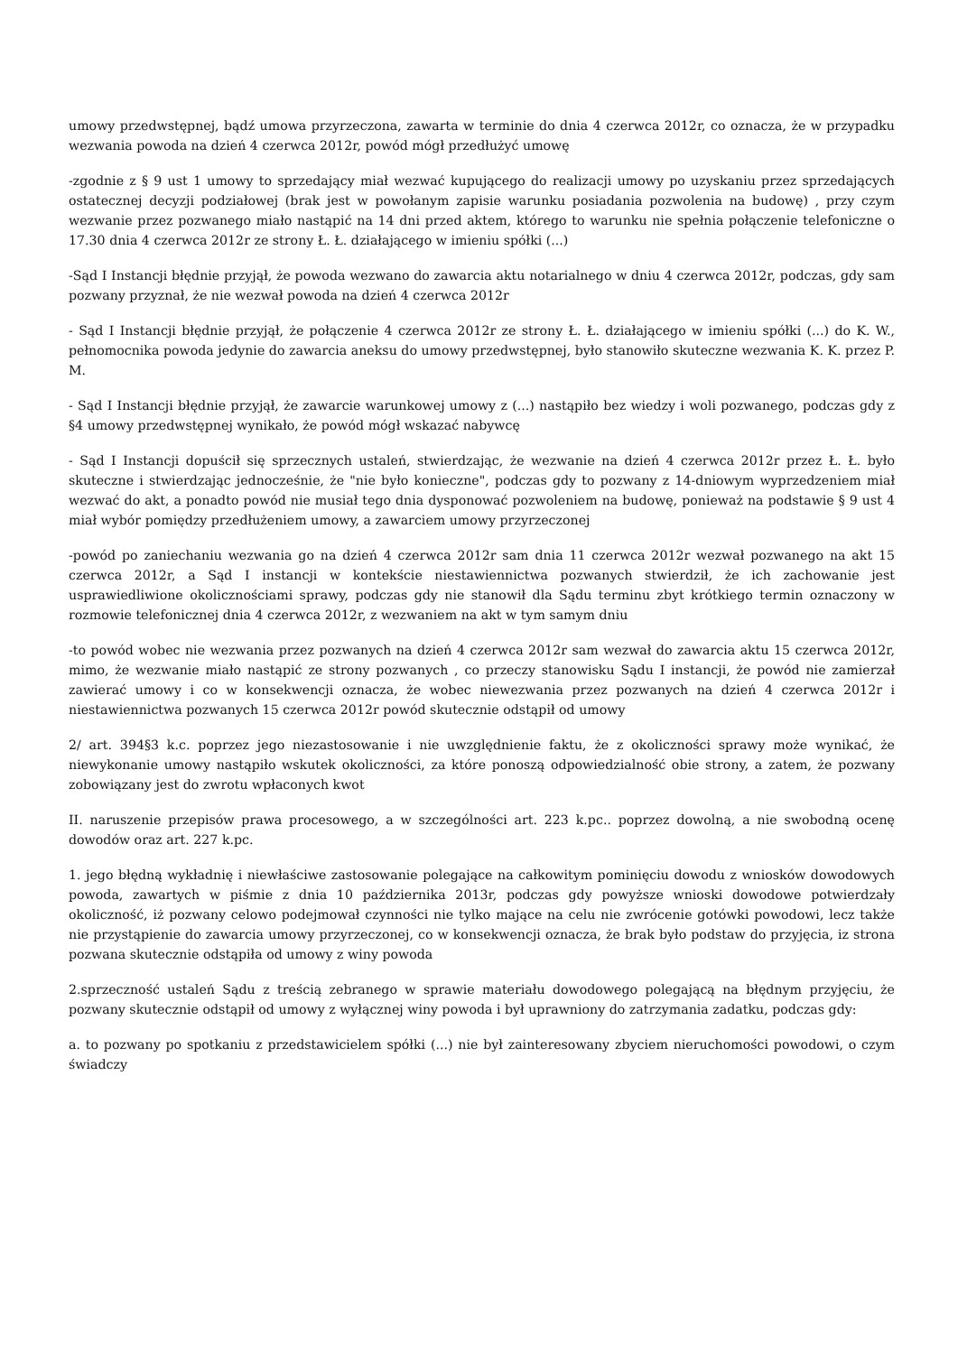umowy przedwstępnej, bądź umowa przyrzeczona, zawarta w terminie do dnia 4 czerwca 2012r, co oznacza, że w przypadku wezwania powoda na dzień 4 czerwca 2012r, powód mógł przedłużyć umowę
-zgodnie z § 9 ust 1 umowy to sprzedający miał wezwać kupującego do realizacji umowy po uzyskaniu przez sprzedających ostatecznej decyzji podziałowej (brak jest w powołanym zapisie warunku posiadania pozwolenia na budowę) , przy czym wezwanie przez pozwanego miało nastąpić na 14 dni przed aktem, którego to warunku nie spełnia połączenie telefoniczne o 17.30 dnia 4 czerwca 2012r ze strony Ł. Ł. działającego w imieniu spółki (...)
-Sąd I Instancji błędnie przyjął, że powoda wezwano do zawarcia aktu notarialnego w dniu 4 czerwca 2012r, podczas, gdy sam pozwany przyznał, że nie wezwał powoda na dzień 4 czerwca 2012r
- Sąd I Instancji błędnie przyjął, że połączenie 4 czerwca 2012r ze strony Ł. Ł. działającego w imieniu spółki (...) do K. W., pełnomocnika powoda jedynie do zawarcia aneksu do umowy przedwstępnej, było stanowiło skuteczne wezwania K. K. przez P. M.
- Sąd I Instancji błędnie przyjął, że zawarcie warunkowej umowy z (...) nastąpiło bez wiedzy i woli pozwanego, podczas gdy z §4 umowy przedwstępnej wynikało, że powód mógł wskazać nabywcę
- Sąd I Instancji dopuścił się sprzecznych ustaleń, stwierdzając, że wezwanie na dzień 4 czerwca 2012r przez Ł. Ł. było skuteczne i stwierdzając jednocześnie, że "nie było konieczne", podczas gdy to pozwany z 14-dniowym wyprzedzeniem miał wezwać do akt, a ponadto powód nie musiał tego dnia dysponować pozwoleniem na budowę, ponieważ na podstawie § 9 ust 4 miał wybór pomiędzy przedłużeniem umowy, a zawarciem umowy przyrzeczonej
-powód po zaniechaniu wezwania go na dzień 4 czerwca 2012r sam dnia 11 czerwca 2012r wezwał pozwanego na akt 15 czerwca 2012r, a Sąd I instancji w kontekście niestawiennictwa pozwanych stwierdził, że ich zachowanie jest usprawiedliwione okolicznościami sprawy, podczas gdy nie stanowił dla Sądu terminu zbyt krótkiego termin oznaczony w rozmowie telefonicznej dnia 4 czerwca 2012r, z wezwaniem na akt w tym samym dniu
-to powód wobec nie wezwania przez pozwanych na dzień 4 czerwca 2012r sam wezwał do zawarcia aktu 15 czerwca 2012r, mimo, że wezwanie miało nastąpić ze strony pozwanych , co przeczy stanowisku Sądu I instancji, że powód nie zamierzał zawierać umowy i co w konsekwencji oznacza, że wobec niewezwania przez pozwanych na dzień 4 czerwca 2012r i niestawiennictwa pozwanych 15 czerwca 2012r powód skutecznie odstąpił od umowy
2/ art. 394§3 k.c. poprzez jego niezastosowanie i nie uwzględnienie faktu, że z okoliczności sprawy może wynikać, że niewykonanie umowy nastąpiło wskutek okoliczności, za które ponoszą odpowiedzialność obie strony, a zatem, że pozwany zobowiązany jest do zwrotu wpłaconych kwot
II. naruszenie przepisów prawa procesowego, a w szczególności art. 223 k.pc.. poprzez dowolną, a nie swobodną ocenę dowodów oraz art. 227 k.pc.
1. jego błędną wykładnię i niewłaściwe zastosowanie polegające na całkowitym pominięciu dowodu z wniosków dowodowych powoda, zawartych w piśmie z dnia 10 października 2013r, podczas gdy powyższe wnioski dowodowe potwierdzały okoliczność, iż pozwany celowo podejmował czynności nie tylko mające na celu nie zwrócenie gotówki powodowi, lecz także nie przystąpienie do zawarcia umowy przyrzeczonej, co w konsekwencji oznacza, że brak było podstaw do przyjęcia, iz strona pozwana skutecznie odstąpiła od umowy z winy powoda
2.sprzeczność ustaleń Sądu z treścią zebranego w sprawie materiału dowodowego polegającą na błędnym przyjęciu, że pozwany skutecznie odstąpił od umowy z wyłącznej winy powoda i był uprawniony do zatrzymania zadatku, podczas gdy:
a. to pozwany po spotkaniu z przedstawicielem spółki (...) nie był zainteresowany zbyciem nieruchomości powodowi, o czym świadczy